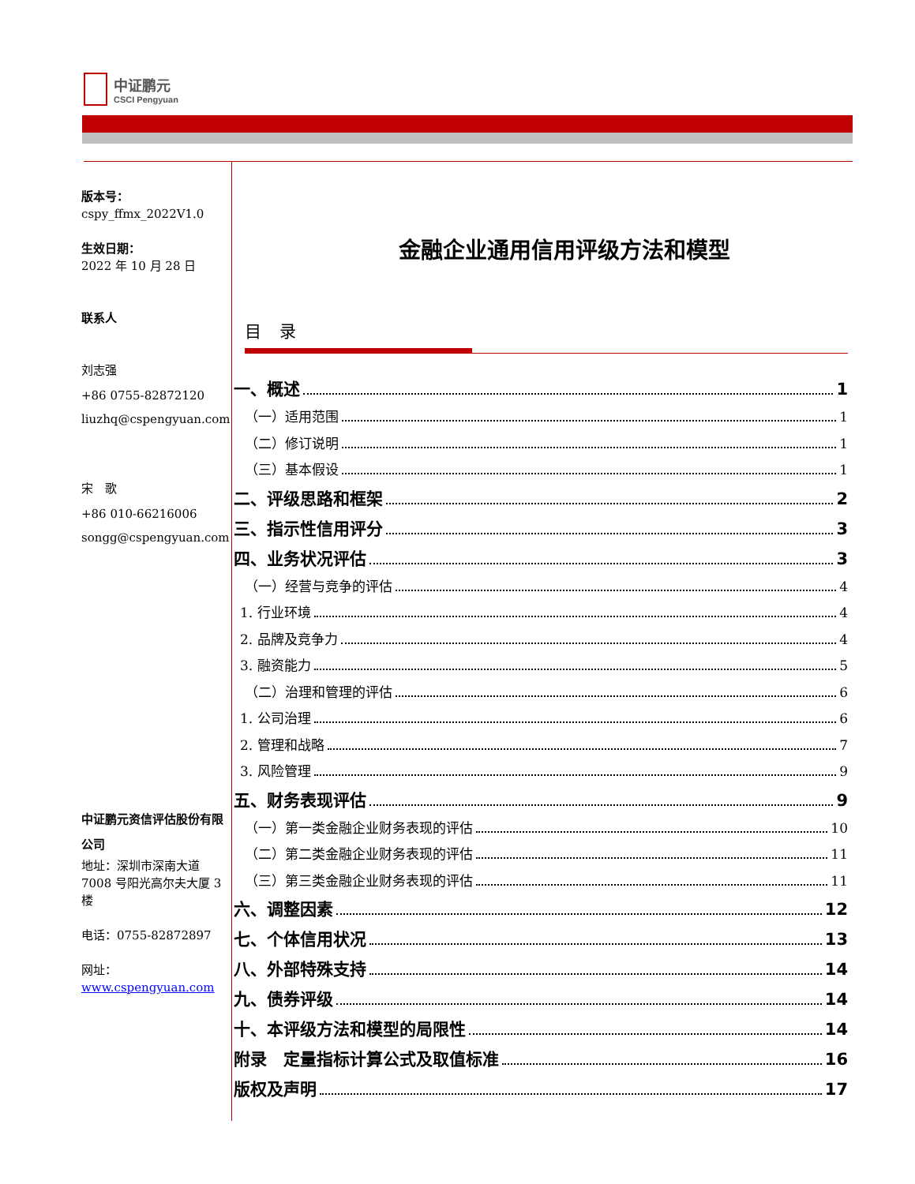中证鹏元
CSCI Pengyuan
版本号：
cspy_ffmx_2022V1.0
生效日期：
2022 年 10 月 28 日
联系人
刘志强
+86 0755-82872120
liuzhq@cspengyuan.com
宋　歌
+86 010-66216006
songg@cspengyuan.com
中证鹏元资信评估股份有限公司
地址：深圳市深南大道 7008 号阳光高尔夫大厦 3 楼
电话：0755-82872897
网址：
www.cspengyuan.com
金融企业通用信用评级方法和模型
目 录
一、概述 1
（一）适用范围 1
（二）修订说明 1
（三）基本假设 1
二、评级思路和框架 2
三、指示性信用评分 3
四、业务状况评估 3
（一）经营与竞争的评估 4
1. 行业环境 4
2. 品牌及竞争力 4
3. 融资能力 5
（二）治理和管理的评估 6
1. 公司治理 6
2. 管理和战略 7
3. 风险管理 9
五、财务表现评估 9
（一）第一类金融企业财务表现的评估 10
（二）第二类金融企业财务表现的评估 11
（三）第三类金融企业财务表现的评估 11
六、调整因素 12
七、个体信用状况 13
八、外部特殊支持 14
九、债券评级 14
十、本评级方法和模型的局限性 14
附录　定量指标计算公式及取值标准 16
版权及声明 17